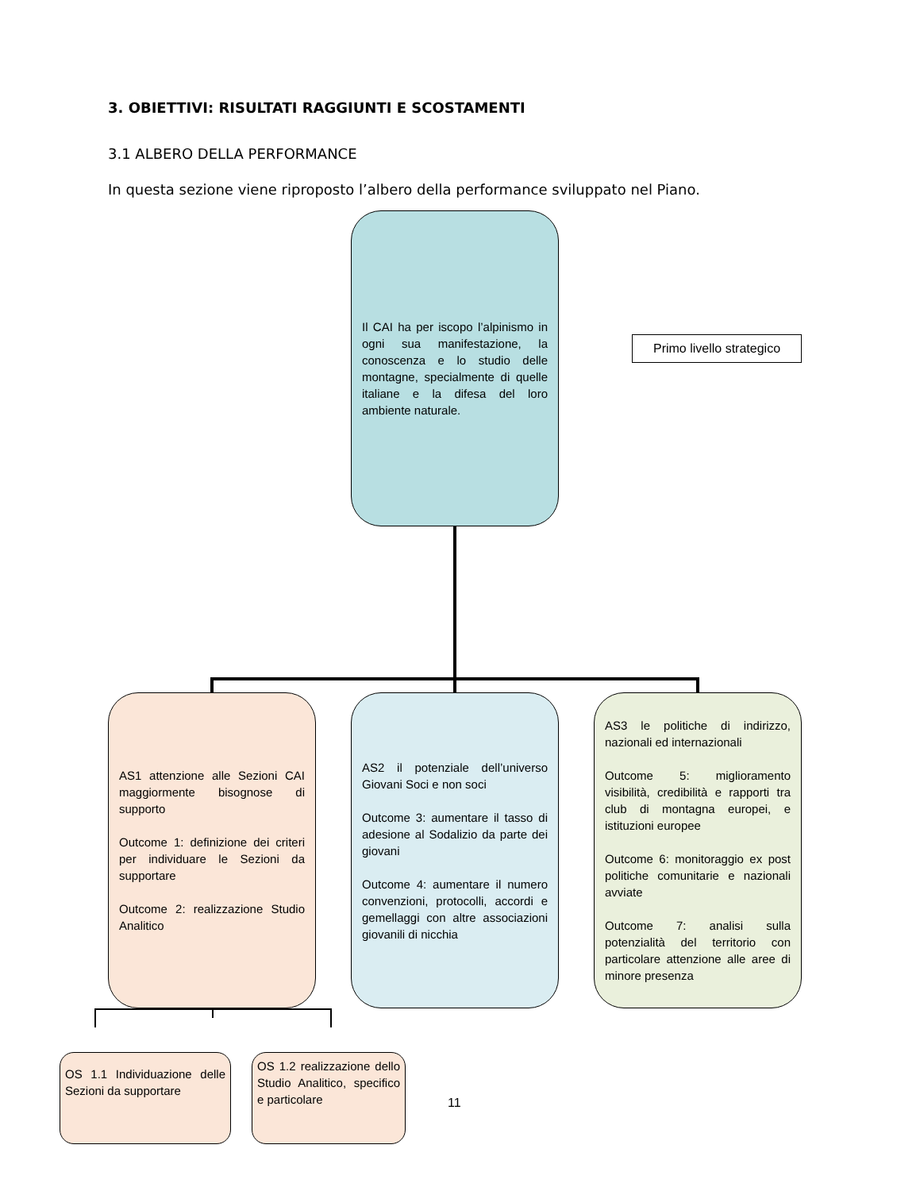3. OBIETTIVI: RISULTATI RAGGIUNTI E SCOSTAMENTI
3.1 ALBERO DELLA PERFORMANCE
In questa sezione viene riproposto l’albero della performance sviluppato nel Piano.
Il CAI ha per iscopo l’alpinismo in ogni sua manifestazione, la conoscenza e lo studio delle montagne, specialmente di quelle italiane e la difesa del loro ambiente naturale.
Primo livello strategico
AS1 attenzione alle Sezioni CAI maggiormente bisognose di supporto
Outcome 1: definizione dei criteri per individuare le Sezioni da supportare
Outcome 2: realizzazione Studio Analitico
AS2 il potenziale dell’universo Giovani Soci e non soci
Outcome 3: aumentare il tasso di adesione al Sodalizio da parte dei giovani
Outcome 4: aumentare il numero convenzioni, protocolli, accordi e gemellaggi con altre associazioni giovanili di nicchia
AS3 le politiche di indirizzo, nazionali ed internazionali
Outcome 5: miglioramento visibilità, credibilità e rapporti tra club di montagna europei, e istituzioni europee
Outcome 6: monitoraggio ex post politiche comunitarie e nazionali avviate
Outcome 7: analisi sulla potenzialità del territorio con particolare attenzione alle aree di minore presenza
OS 1.1 Individuazione delle Sezioni da supportare
OS 1.2 realizzazione dello Studio Analitico, specifico e particolare
11